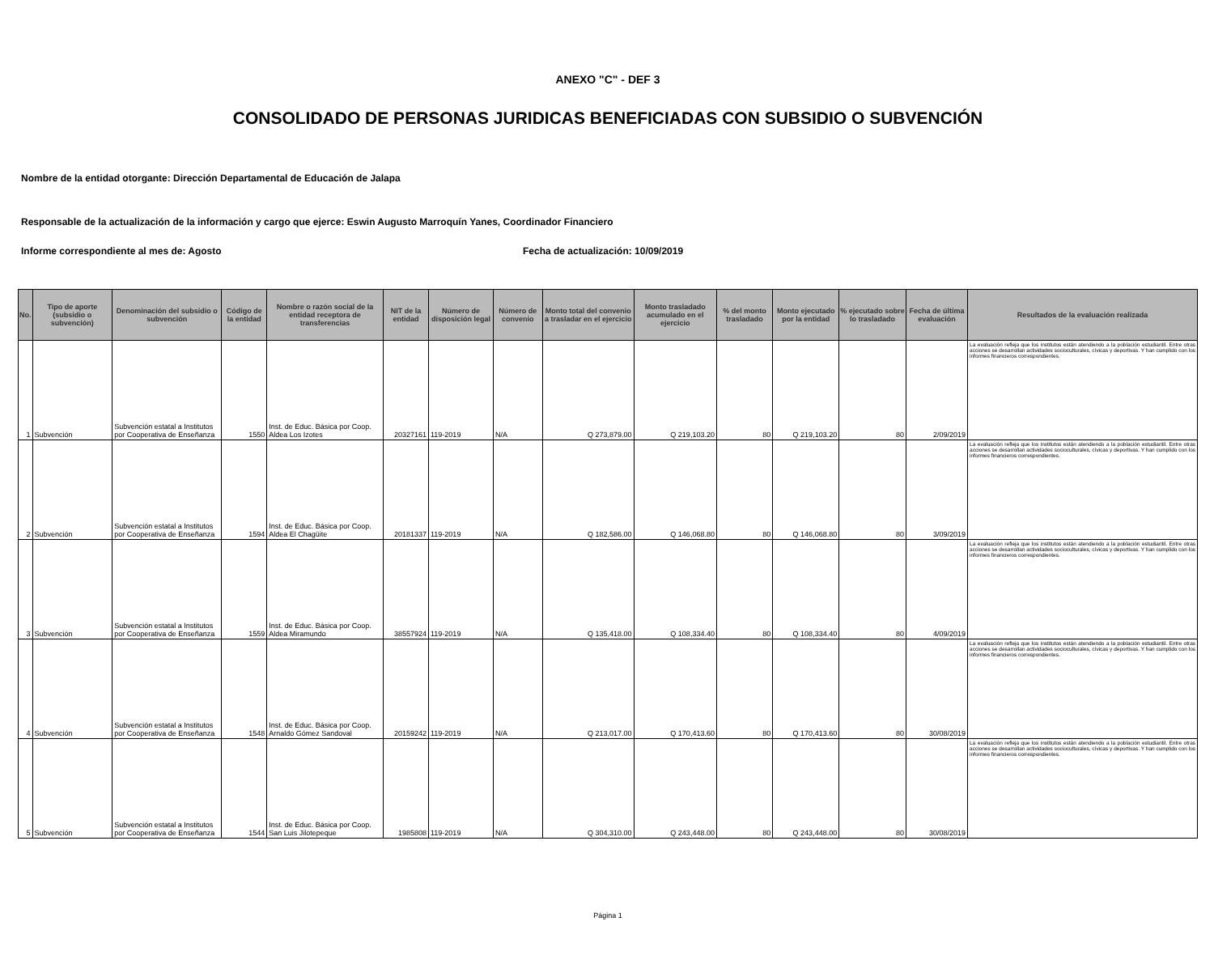ANEXO "C" - DEF 3
CONSOLIDADO DE PERSONAS JURIDICAS BENEFICIADAS CON SUBSIDIO O SUBVENCIÓN
Nombre de la entidad otorgante: Dirección Departamental de Educación de Jalapa
Responsable de la actualización de la información y cargo que ejerce: Eswin Augusto Marroquín Yanes, Coordinador Financiero
Informe correspondiente al mes de: Agosto Fecha de actualización: 10/09/2019
| No. | Tipo de aporte (subsidio o subvención) | Denominación del subsidio o subvención | Código de la entidad | Nombre o razón social de la entidad receptora de transferencias | NIT de la entidad | Número de disposición legal | Número de convenio | Monto total del convenio a trasladar en el ejercicio | Monto trasladado acumulado en el ejercicio | % del monto trasladado | Monto ejecutado por la entidad | % ejecutado sobre lo trasladado | Fecha de última evaluación | Resultados de la evaluación realizada |
| --- | --- | --- | --- | --- | --- | --- | --- | --- | --- | --- | --- | --- | --- | --- |
| 1 | Subvención | Subvención estatal a Institutos por Cooperativa de Enseñanza | 1550 | Inst. de Educ. Básica por Coop. Aldea Los Izotes | 20327161 | 119-2019 | N/A | Q 273,879.00 | Q 219,103.20 | 80 | Q 219,103.20 | 80 | 2/09/2019 | La evaluación refleja que los institutos están atendiendo a la población estudiantil. Entre otras acciones se desarrollan actividades socioculturales, cívicas y deportivas. Y han cumplido con los informes financieros correspondientes. |
| 2 | Subvención | Subvención estatal a Institutos por Cooperativa de Enseñanza | 1594 | Inst. de Educ. Básica por Coop. Aldea El Chagüite | 20181337 | 119-2019 | N/A | Q 182,586.00 | Q 146,068.80 | 80 | Q 146,068.80 | 80 | 3/09/2019 | La evaluación refleja que los institutos están atendiendo a la población estudiantil. Entre otras acciones se desarrollan actividades socioculturales, cívicas y deportivas. Y han cumplido con los informes financieros correspondientes. |
| 3 | Subvención | Subvención estatal a Institutos por Cooperativa de Enseñanza | 1559 | Inst. de Educ. Básica por Coop. Aldea Miramundo | 38557924 | 119-2019 | N/A | Q 135,418.00 | Q 108,334.40 | 80 | Q 108,334.40 | 80 | 4/09/2019 | La evaluación refleja que los institutos están atendiendo a la población estudiantil. Entre otras acciones se desarrollan actividades socioculturales, cívicas y deportivas. Y han cumplido con los informes financieros correspondientes. |
| 4 | Subvención | Subvención estatal a Institutos por Cooperativa de Enseñanza | 1548 | Inst. de Educ. Básica por Coop. Arnaldo Gómez Sandoval | 20159242 | 119-2019 | N/A | Q 213,017.00 | Q 170,413.60 | 80 | Q 170,413.60 | 80 | 30/08/2019 | La evaluación refleja que los institutos están atendiendo a la población estudiantil. Entre otras acciones se desarrollan actividades socioculturales, cívicas y deportivas. Y han cumplido con los informes financieros correspondientes. |
| 5 | Subvención | Subvención estatal a Institutos por Cooperativa de Enseñanza | 1544 | Inst. de Educ. Básica por Coop. San Luis Jilotepeque | 1985808 | 119-2019 | N/A | Q 304,310.00 | Q 243,448.00 | 80 | Q 243,448.00 | 80 | 30/08/2019 | La evaluación refleja que los institutos están atendiendo a la población estudiantil. Entre otras acciones se desarrollan actividades socioculturales, cívicas y deportivas. Y han cumplido con los informes financieros correspondientes. |
Página 1